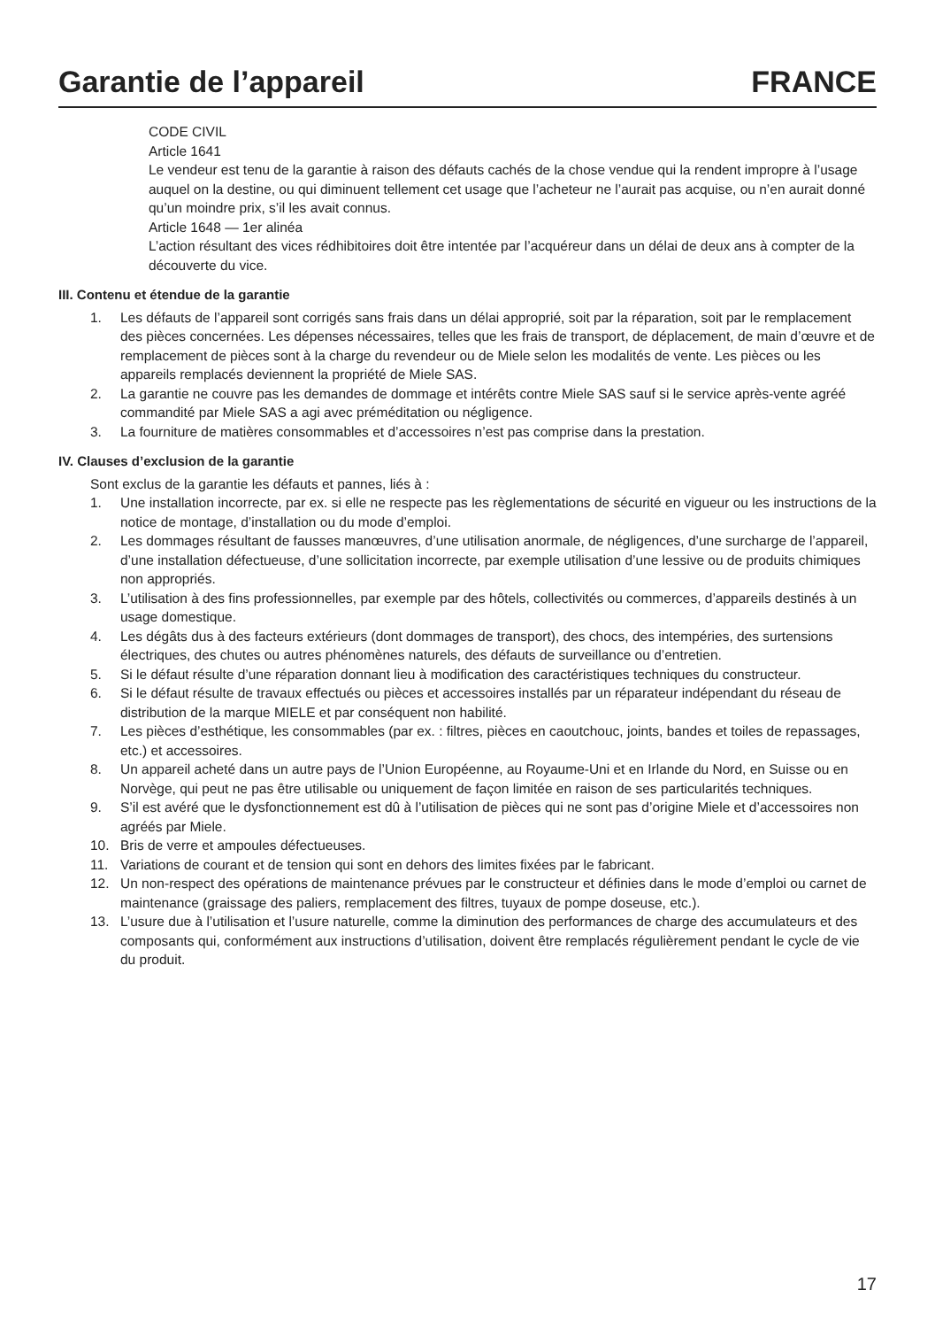Garantie de l’appareil FRANCE
CODE CIVIL
Article 1641
Le vendeur est tenu de la garantie à raison des défauts cachés de la chose vendue qui la rendent impropre à l’usage auquel on la destine, ou qui diminuent tellement cet usage que l’acheteur ne l’aurait pas acquise, ou n’en aurait donné qu’un moindre prix, s’il les avait connus.
Article 1648 — 1er alinéa
L’action résultant des vices rédhibitoires doit être intentée par l’acquéreur dans un délai de deux ans à compter de la découverte du vice.
III. Contenu et étendue de la garantie
1. Les défauts de l’appareil sont corrigés sans frais dans un délai approprié, soit par la réparation, soit par le remplacement des pièces concernées. Les dépenses nécessaires, telles que les frais de transport, de déplacement, de main d’œuvre et de remplacement de pièces sont à la charge du revendeur ou de Miele selon les modalités de vente. Les pièces ou les appareils remplacés deviennent la propriété de Miele SAS.
2. La garantie ne couvre pas les demandes de dommage et intérêts contre Miele SAS sauf si le service après-vente agréé commandité par Miele SAS a agi avec préméditation ou négligence.
3. La fourniture de matières consommables et d’accessoires n’est pas comprise dans la prestation.
IV. Clauses d’exclusion de la garantie
Sont exclus de la garantie les défauts et pannes, liés à :
1. Une installation incorrecte, par ex. si elle ne respecte pas les règlementations de sécurité en vigueur ou les instructions de la notice de montage, d’installation ou du mode d’emploi.
2. Les dommages résultant de fausses manœuvres, d’une utilisation anormale, de négligences, d’une surcharge de l’appareil, d’une installation défectueuse, d’une sollicitation incorrecte, par exemple utilisation d’une lessive ou de produits chimiques non appropriés.
3. L’utilisation à des fins professionnelles, par exemple par des hôtels, collectivités ou commerces, d’appareils destinés à un usage domestique.
4. Les dégâts dus à des facteurs extérieurs (dont dommages de transport), des chocs, des intempéries, des surtensions électriques, des chutes ou autres phénomènes naturels, des défauts de surveillance ou d’entretien.
5. Si le défaut résulte d’une réparation donnant lieu à modification des caractéristiques techniques du constructeur.
6. Si le défaut résulte de travaux effectués ou pièces et accessoires installés par un réparateur indépendant du réseau de distribution de la marque MIELE et par conséquent non habilité.
7. Les pièces d’esthétique, les consommables (par ex. : filtres, pièces en caoutchouc, joints, bandes et toiles de repassages, etc.) et accessoires.
8. Un appareil acheté dans un autre pays de l’Union Européenne, au Royaume-Uni et en Irlande du Nord, en Suisse ou en Norvège, qui peut ne pas être utilisable ou uniquement de façon limitée en raison de ses particularités techniques.
9. S’il est avéré que le dysfonctionnement est dû à l’utilisation de pièces qui ne sont pas d’origine Miele et d’accessoires non agréés par Miele.
10. Bris de verre et ampoules défectueuses.
11. Variations de courant et de tension qui sont en dehors des limites fixées par le fabricant.
12. Un non-respect des opérations de maintenance prévues par le constructeur et définies dans le mode d’emploi ou carnet de maintenance (graissage des paliers, remplacement des filtres, tuyaux de pompe doseuse, etc.).
13. L’usure due à l’utilisation et l’usure naturelle, comme la diminution des performances de charge des accumulateurs et des composants qui, conformément aux instructions d’utilisation, doivent être remplacés régulièrement pendant le cycle de vie du produit.
17